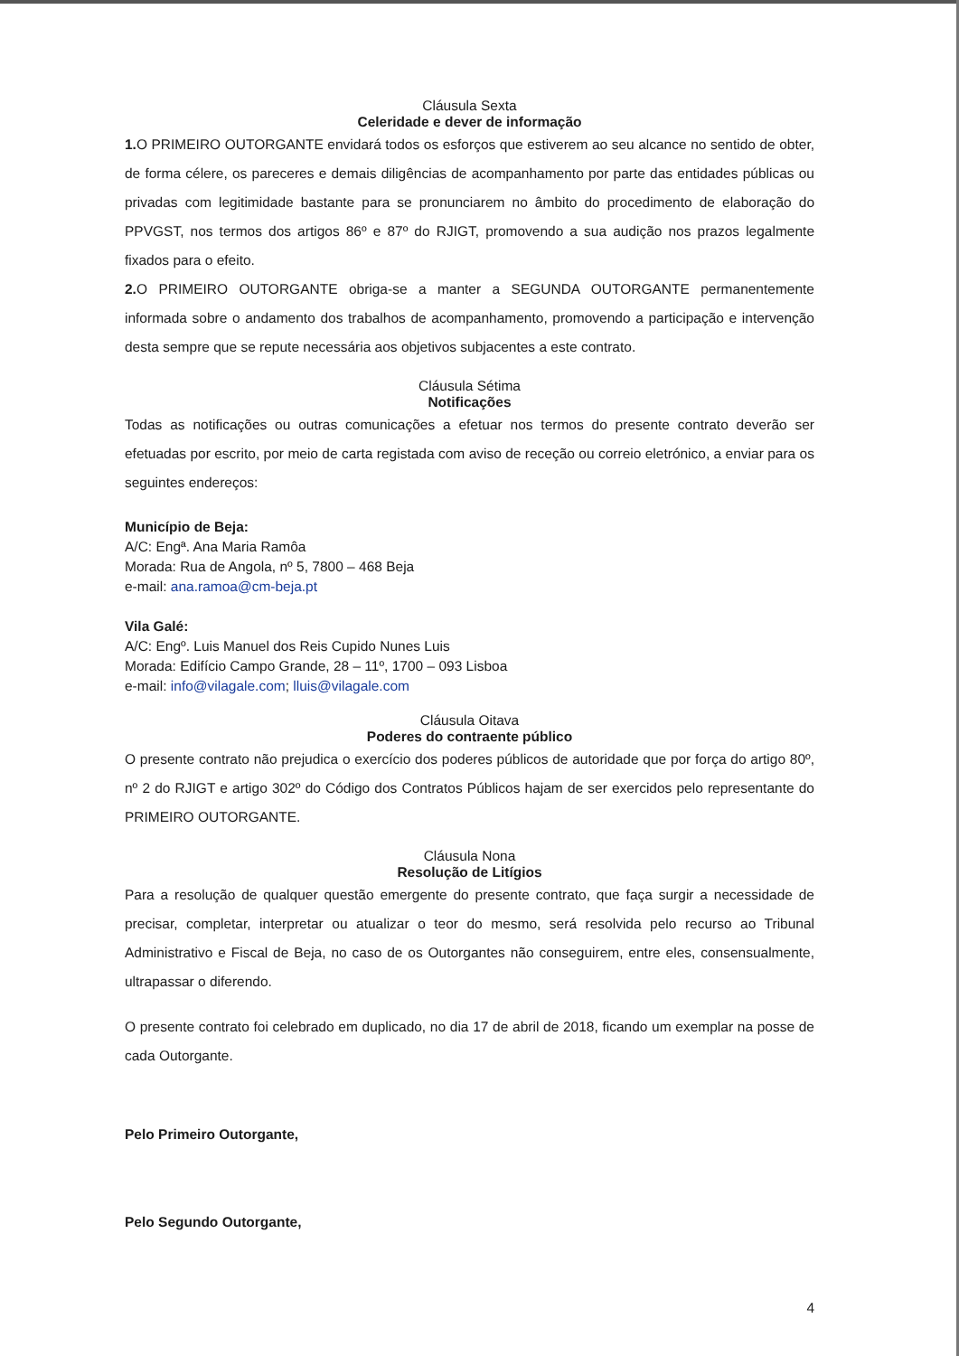Cláusula Sexta
Celeridade e dever de informação
1. O PRIMEIRO OUTORGANTE envidará todos os esforços que estiverem ao seu alcance no sentido de obter, de forma célere, os pareceres e demais diligências de acompanhamento por parte das entidades públicas ou privadas com legitimidade bastante para se pronunciarem no âmbito do procedimento de elaboração do PPVGST, nos termos dos artigos 86º e 87º do RJIGT, promovendo a sua audição nos prazos legalmente fixados para o efeito.
2. O PRIMEIRO OUTORGANTE obriga-se a manter a SEGUNDA OUTORGANTE permanentemente informada sobre o andamento dos trabalhos de acompanhamento, promovendo a participação e intervenção desta sempre que se repute necessária aos objetivos subjacentes a este contrato.
Cláusula Sétima
Notificações
Todas as notificações ou outras comunicações a efetuar nos termos do presente contrato deverão ser efetuadas por escrito, por meio de carta registada com aviso de receção ou correio eletrónico, a enviar para os seguintes endereços:
Município de Beja:
A/C: Engª. Ana Maria Ramôa
Morada: Rua de Angola, nº 5, 7800 – 468 Beja
e-mail: ana.ramoa@cm-beja.pt
Vila Galé:
A/C: Engº. Luis Manuel dos Reis Cupido Nunes Luis
Morada: Edifício Campo Grande, 28 – 11º, 1700 – 093 Lisboa
e-mail: info@vilagale.com; lluis@vilagale.com
Cláusula Oitava
Poderes do contraente público
O presente contrato não prejudica o exercício dos poderes públicos de autoridade que por força do artigo 80º, nº 2 do RJIGT e artigo 302º do Código dos Contratos Públicos hajam de ser exercidos pelo representante do PRIMEIRO OUTORGANTE.
Cláusula Nona
Resolução de Litígios
Para a resolução de qualquer questão emergente do presente contrato, que faça surgir a necessidade de precisar, completar, interpretar ou atualizar o teor do mesmo, será resolvida pelo recurso ao Tribunal Administrativo e Fiscal de Beja, no caso de os Outorgantes não conseguirem, entre eles, consensualmente, ultrapassar o diferendo.
O presente contrato foi celebrado em duplicado, no dia 17 de abril de 2018, ficando um exemplar na posse de cada Outorgante.
Pelo Primeiro Outorgante,
Pelo Segundo Outorgante,
4